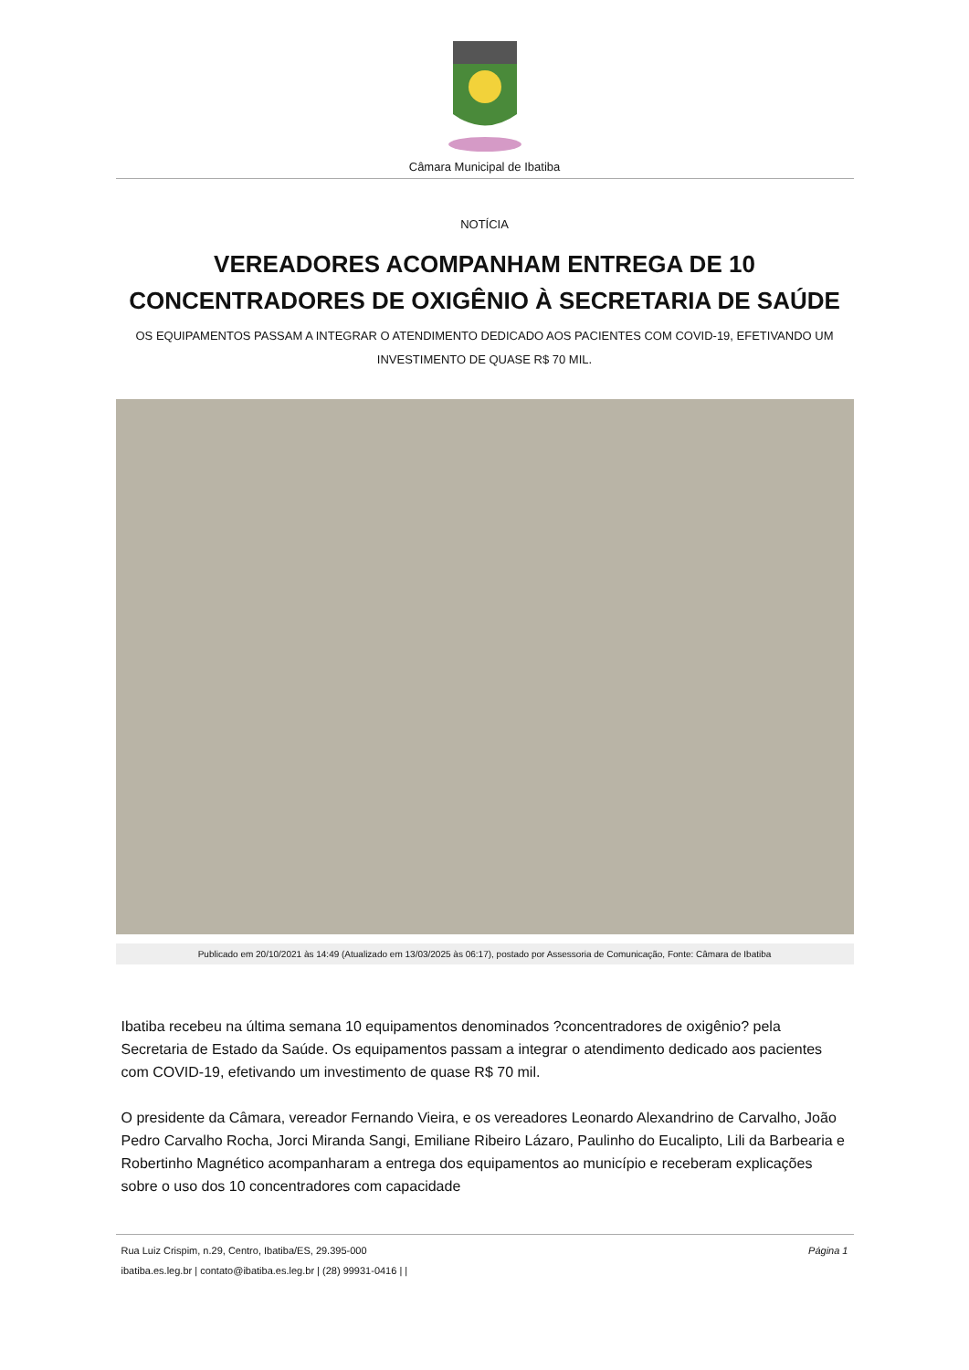Câmara Municipal de Ibatiba
NOTÍCIA
VEREADORES ACOMPANHAM ENTREGA DE 10 CONCENTRADORES DE OXIGÊNIO À SECRETARIA DE SAÚDE
OS EQUIPAMENTOS PASSAM A INTEGRAR O ATENDIMENTO DEDICADO AOS PACIENTES COM COVID-19, EFETIVANDO UM INVESTIMENTO DE QUASE R$ 70 MIL.
Publicado em 20/10/2021 às 14:49 (Atualizado em 13/03/2025 às 06:17), postado por Assessoria de Comunicação, Fonte: Câmara de Ibatiba
Ibatiba recebeu na última semana 10 equipamentos denominados ?concentradores de oxigênio? pela Secretaria de Estado da Saúde. Os equipamentos passam a integrar o atendimento dedicado aos pacientes com COVID-19, efetivando um investimento de quase R$ 70 mil.
O presidente da Câmara, vereador Fernando Vieira, e os vereadores Leonardo Alexandrino de Carvalho, João Pedro Carvalho Rocha, Jorci Miranda Sangi, Emiliane Ribeiro Lázaro, Paulinho do Eucalipto, Lili da Barbearia e Robertinho Magnético acompanharam a entrega dos equipamentos ao município e receberam explicações sobre o uso dos 10 concentradores com capacidade
Rua Luiz Crispim, n.29, Centro, Ibatiba/ES, 29.395-000
ibatiba.es.leg.br | contato@ibatiba.es.leg.br | (28) 99931-0416 | |
Página 1